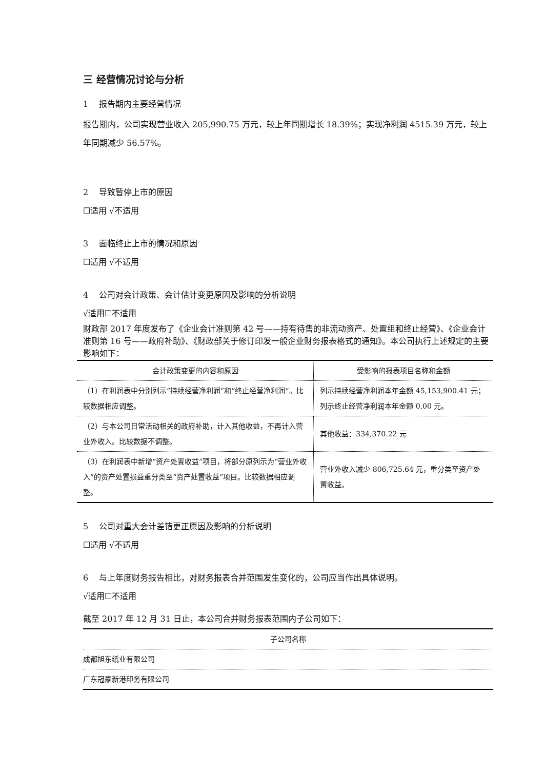三 经营情况讨论与分析
1　 报告期内主要经营情况
报告期内，公司实现营业收入 205,990.75 万元，较上年同期增长 18.39%；实现净利润 4515.39 万元，较上年同期减少 56.57%。
2　 导致暂停上市的原因
☐适用 √不适用
3　 面临终止上市的情况和原因
☐适用 √不适用
4　 公司对会计政策、会计估计变更原因及影响的分析说明
√适用☐不适用
财政部 2017 年度发布了《企业会计准则第 42 号——持有待售的非流动资产、处置组和终止经营》、《企业会计准则第 16 号——政府补助》、《财政部关于修订印发一般企业财务报表格式的通知》。本公司执行上述规定的主要影响如下：
| 会计政策变更的内容和原因 | 受影响的报表项目名称和金额 |
| --- | --- |
| （1）在利润表中分别列示“持续经营净利润”和“终止经营净利润”。比较数据相应调整。 | 列示持续经营净利润本年金额 45,153,900.41 元；列示终止经营净利润本年金额 0.00 元。 |
| （2）与本公司日常活动相关的政府补助，计入其他收益，不再计入营业外收入。比较数据不调整。 | 其他收益：334,370.22 元 |
| （3）在利润表中新增“资产处置收益”项目，将部分原列示为“营业外收入”的资产处置损益重分类至“资产处置收益”项目。比较数据相应调整。 | 营业外收入减少 806,725.64 元，重分类至资产处置收益。 |
5　 公司对重大会计差错更正原因及影响的分析说明
☐适用 √不适用
6　 与上年度财务报告相比，对财务报表合并范围发生变化的，公司应当作出具体说明。
√适用☐不适用
截至 2017 年 12 月 31 日止，本公司合并财务报表范围内子公司如下：
| 子公司名称 |
| 成都旭东纸业有限公司 |
| 广东冠豪新港印务有限公司 |